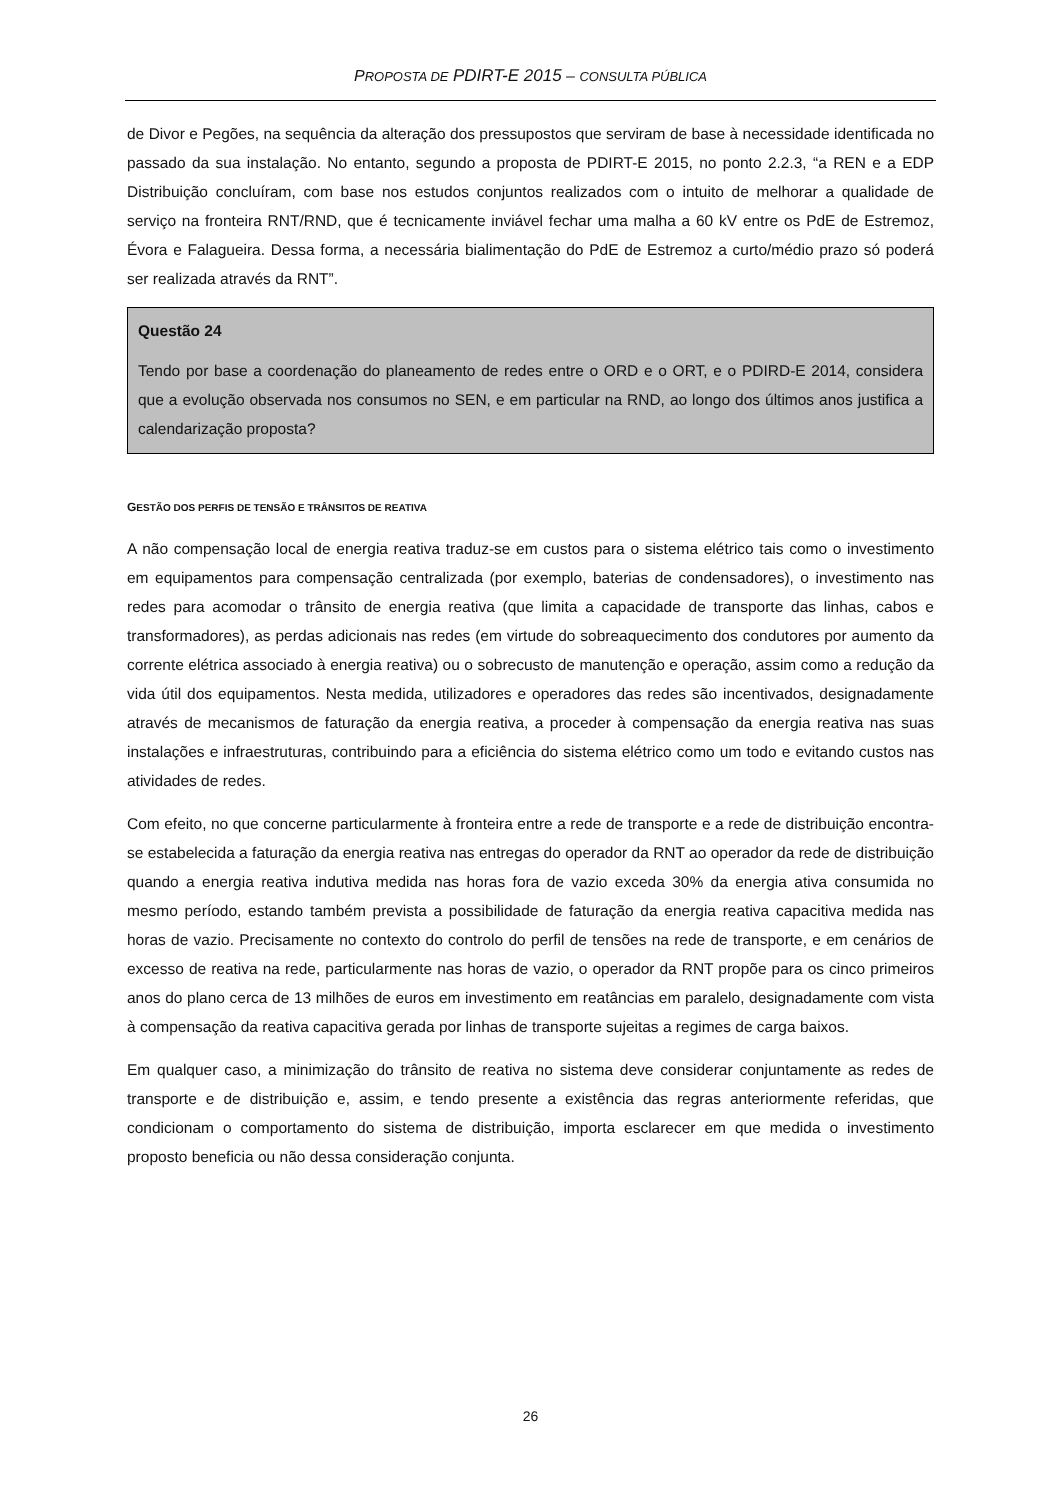PROPOSTA DE PDIRT-E 2015 – CONSULTA PÚBLICA
de Divor e Pegões, na sequência da alteração dos pressupostos que serviram de base à necessidade identificada no passado da sua instalação. No entanto, segundo a proposta de PDIRT-E 2015, no ponto 2.2.3, “a REN e a EDP Distribuição concluíram, com base nos estudos conjuntos realizados com o intuito de melhorar a qualidade de serviço na fronteira RNT/RND, que é tecnicamente inviável fechar uma malha a 60 kV entre os PdE de Estremoz, Évora e Falagueira. Dessa forma, a necessária bialimentação do PdE de Estremoz a curto/médio prazo só poderá ser realizada através da RNT”.
Questão 24
Tendo por base a coordenação do planeamento de redes entre o ORD e o ORT, e o PDIRD-E 2014, considera que a evolução observada nos consumos no SEN, e em particular na RND, ao longo dos últimos anos justifica a calendarização proposta?
GESTÃO DOS PERFIS DE TENSÃO E TRÂNSITOS DE REATIVA
A não compensação local de energia reativa traduz-se em custos para o sistema elétrico tais como o investimento em equipamentos para compensação centralizada (por exemplo, baterias de condensadores), o investimento nas redes para acomodar o trânsito de energia reativa (que limita a capacidade de transporte das linhas, cabos e transformadores), as perdas adicionais nas redes (em virtude do sobreaquecimento dos condutores por aumento da corrente elétrica associado à energia reativa) ou o sobrecusto de manutenção e operação, assim como a redução da vida útil dos equipamentos. Nesta medida, utilizadores e operadores das redes são incentivados, designadamente através de mecanismos de faturação da energia reativa, a proceder à compensação da energia reativa nas suas instalações e infraestruturas, contribuindo para a eficiência do sistema elétrico como um todo e evitando custos nas atividades de redes.
Com efeito, no que concerne particularmente à fronteira entre a rede de transporte e a rede de distribuição encontra-se estabelecida a faturação da energia reativa nas entregas do operador da RNT ao operador da rede de distribuição quando a energia reativa indutiva medida nas horas fora de vazio exceda 30% da energia ativa consumida no mesmo período, estando também prevista a possibilidade de faturação da energia reativa capacitiva medida nas horas de vazio. Precisamente no contexto do controlo do perfil de tensões na rede de transporte, e em cenários de excesso de reativa na rede, particularmente nas horas de vazio, o operador da RNT propõe para os cinco primeiros anos do plano cerca de 13 milhões de euros em investimento em reatâncias em paralelo, designadamente com vista à compensação da reativa capacitiva gerada por linhas de transporte sujeitas a regimes de carga baixos.
Em qualquer caso, a minimização do trânsito de reativa no sistema deve considerar conjuntamente as redes de transporte e de distribuição e, assim, e tendo presente a existência das regras anteriormente referidas, que condicionam o comportamento do sistema de distribuição, importa esclarecer em que medida o investimento proposto beneficia ou não dessa consideração conjunta.
26